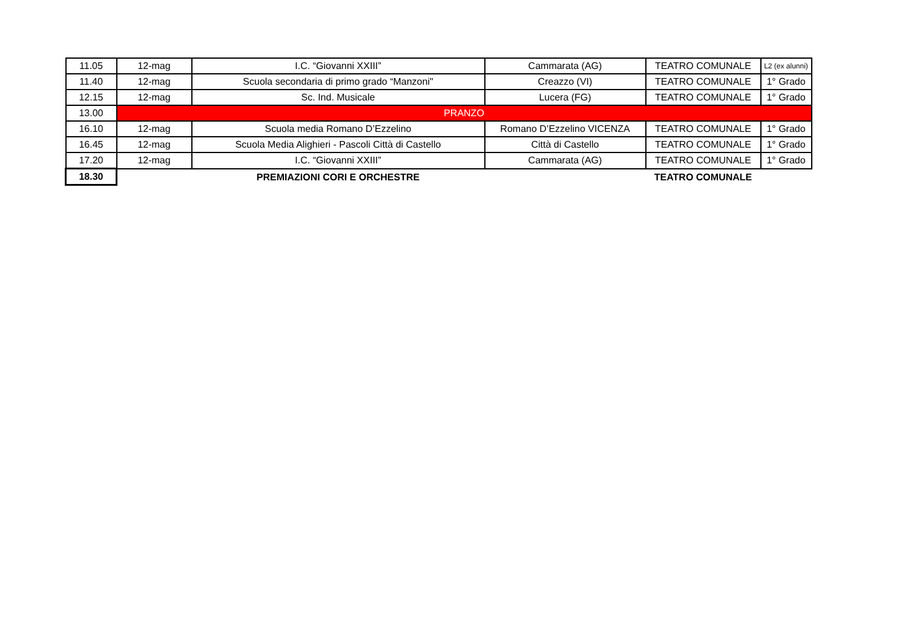| 11.05 | 12-mag | I.C. “Giovanni XXIII” | Cammarata (AG) | TEATRO COMUNALE | L2 (ex alunni) |
| 11.40 | 12-mag | Scuola secondaria di primo grado “Manzoni" | Creazzo (VI) | TEATRO COMUNALE | 1° Grado |
| 12.15 | 12-mag | Sc. Ind. Musicale | Lucera (FG) | TEATRO COMUNALE | 1° Grado |
| 13.00 | PRANZO | | | | |
| 16.10 | 12-mag | Scuola media Romano D’Ezzelino | Romano D’Ezzelino VICENZA | TEATRO COMUNALE | 1° Grado |
| 16.45 | 12-mag | Scuola Media Alighieri - Pascoli Città di Castello | Città di Castello | TEATRO COMUNALE | 1° Grado |
| 17.20 | 12-mag | I.C. “Giovanni XXIII” | Cammarata (AG) | TEATRO COMUNALE | 1° Grado |
| 18.30 | | PREMIAZIONI CORI E ORCHESTRE | | TEATRO COMUNALE | |